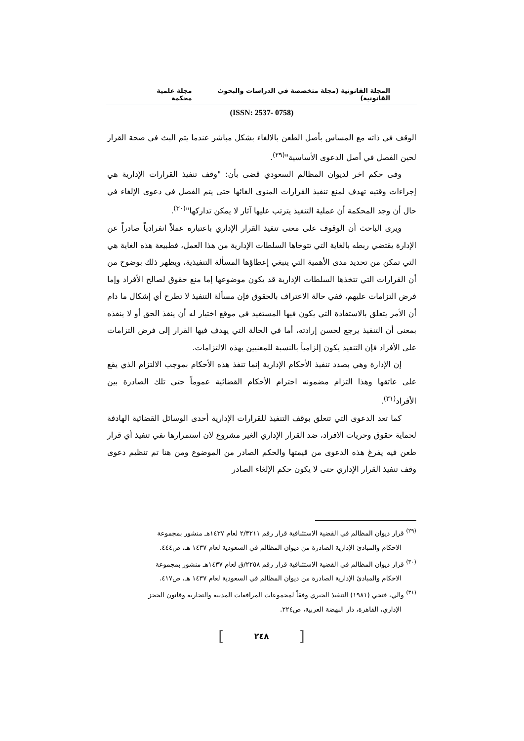المجلة القانونية (مجلة متخصصة في الدراسات والبحوث القانونية) مجلة علمية محكمة
(ISSN: 2537- 0758)
الوقف في ذاته مع المساس بأصل الطعن بالالغاء بشكل مباشر عندما يتم البث في صحة القرار لحين الفصل في أصل الدعوى الأساسية"<sup>(٢٩)</sup>.
وفى حكم اخر لديوان المظالم السعودي قضى بأن: "وقف تنفيذ القرارات الإدارية هي إجراءات وقتيه تهدف لمنع تنفيذ القرارات المنوي الغائها حتى يتم الفصل في دعوى الإلغاء في حال أن وجد المحكمة أن عملية التنفيذ يترتب عليها آثار لا يمكن تداركها"<sup>(٣٠)</sup>.
ويرى الباحث أن الوقوف على معنى تنفيذ القرار الإداري باعتباره عملاً انفرادياً صادراً عن الإدارة يقتضي ربطه بالغاية التي تتوخاها السلطات الإدارية من هذا العمل، فطبيعة هذه الغاية هي التي تمكن من تحديد مدى الأهمية التي ينبغي إعطاؤها المسألة التنفيذية، ويظهر ذلك بوضوح من أن القرارات التي تتخذها السلطات الإدارية قد يكون موضوعها إما منع حقوق لصالح الأفراد وإما فرض التزامات عليهم، ففي حالة الاعتراف بالحقوق فإن مسألة التنفيذ لا تطرح أي إشكال ما دام أن الأمر يتعلق بالاستفادة التي يكون فيها المستفيد في موقع اختيار له أن ينفذ الحق أو لا ينفذه بمعنى أن التنفيذ يرجع لحسن إرادته، أما في الحالة التي يهدف فيها القرار إلى فرض التزامات على الأفراد فإن التنفيذ يكون إلزامياً بالنسبة للمعنيين بهذه الالتزامات.
إن الإدارة وهي بصدد تنفيذ الأحكام الإدارية إنما تنفذ هذه الأحكام بموجب الالتزام الذي يقع على عاتقها وهذا التزام مضمونه احترام الأحكام القضائية عموماً حتى تلك الصادرة بين الأفراد<sup>(٣١)</sup>.
كما تعد الدعوى التي تتعلق بوقف التنفيذ للقرارات الإدارية أحدى الوسائل القضائية الهادفة لحماية حقوق وحريات الافراد، ضد القرار الإداري الغير مشروع لان استمرارها ىفي تنفيذ أي قرار طعن فيه يفرغ هذه الدعوى من قيمتها والحكم الصادر من الموضوع ومن هنا تم تنظيم دعوى وقف تنفيذ القرار الإداري حتى لا يكون حكم الإلغاء الصادر
<sup>(٢٩)</sup> قرار ديوان المظالم في القضية الاستئنافية قرار رقم ٢/٣٢١١ لعام ١٤٣٧هـ منشور بمجموعة
الاحكام والمبادئ الإدارية الصادرة من ديوان المظالم في السعودية لعام ١٤٣٧ هـ، ص٤٤٤.
<sup>(٣٠)</sup> قرار ديوان المظالم في القضية الاستئنافية قرار رقم ٢٢٥٨/ق لعام ١٤٣٧هـ منشور بمجموعة
الاحكام والمبادئ الإدارية الصادرة من ديوان المظالم في السعودية لعام ١٤٣٧ هـ، ص٤١٧.
<sup>(٣١)</sup> والي، فتحي (١٩٨١) التنفيذ الجبري وفقاً لمجموعات المرافعات المدنية والتجارية وقانون الحجز
الإداري، القاهرة، دار النهضة العربية، ص٢٢٤.
[ ٢٤٨ ]